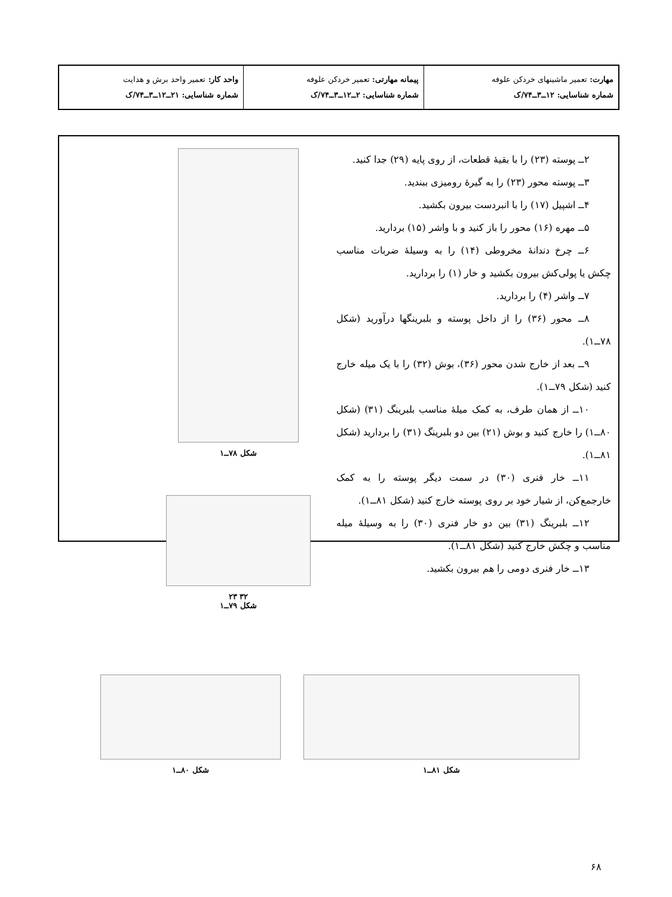| مهارت: تعمیر ماشینهای خردکن علوفه شماره شناسایی: ۱۲ــ۳ــ۷۴/ک | پیمانه مهارتی: تعمیر خردکن علوفه شماره شناسایی: ۲ــ۱۲ــ۳ــ۷۴/ک | واحد کار: تعمیر واحد برش و هدایت شماره شناسایی: ۲۱ــ۱۲ــ۳ــ۷۴/ک |
۲ــ پوسته (۲۳) را با بقیهٔ قطعات، از روی پایه (۲۹) جدا کنید.
۳ــ پوسته محور (۲۳) را به گیرهٔ رومیزی ببندید.
۴ــ اشپیل (۱۷) را با انبردست بیرون بکشید.
۵ــ مهره (۱۶) محور را باز کنید و با واشر (۱۵) بردارید.
۶ــ چرخ دندانهٔ مخروطی (۱۴) را به وسیلهٔ ضربات مناسب چکش یا پولی‌کش بیرون بکشید و خار (۱) را بردارید.
۷ــ واشر (۴) را بردارید.
۸ــ محور (۳۶) را از داخل پوسته و بلبرینگها درآورید (شکل ۷۸ــ۱).
۹ــ بعد از خارج شدن محور (۳۶)، بوش (۳۲) را با یک میله خارج کنید (شکل ۷۹ــ۱).
۱۰ــ از همان طرف، به کمک میلهٔ مناسب بلبرینگ (۳۱) (شکل ۸۰ــ۱) را خارج کنید و بوش (۲۱) بین دو بلبرینگ (۳۱) را بردارید (شکل ۸۱ــ۱).
۱۱ــ خار فنری (۳۰) در سمت دیگر پوسته را به کمک خارجمع‌کن، از شیار خود بر روی پوسته خارج کنید (شکل ۸۱ــ۱).
۱۲ــ بلبرینگ (۳۱) بین دو خار فنری (۳۰) را به وسیلهٔ میله مناسب و چکش خارج کنید (شکل ۸۱ــ۱).
۱۳ــ خار فنری دومی را هم بیرون بکشید.
شکل ۷۸ــ۱
۳۲ ۲۳
شکل ۷۹ــ۱
شکل ۸۰ــ۱ شکل ۸۱ــ۱
۶۸